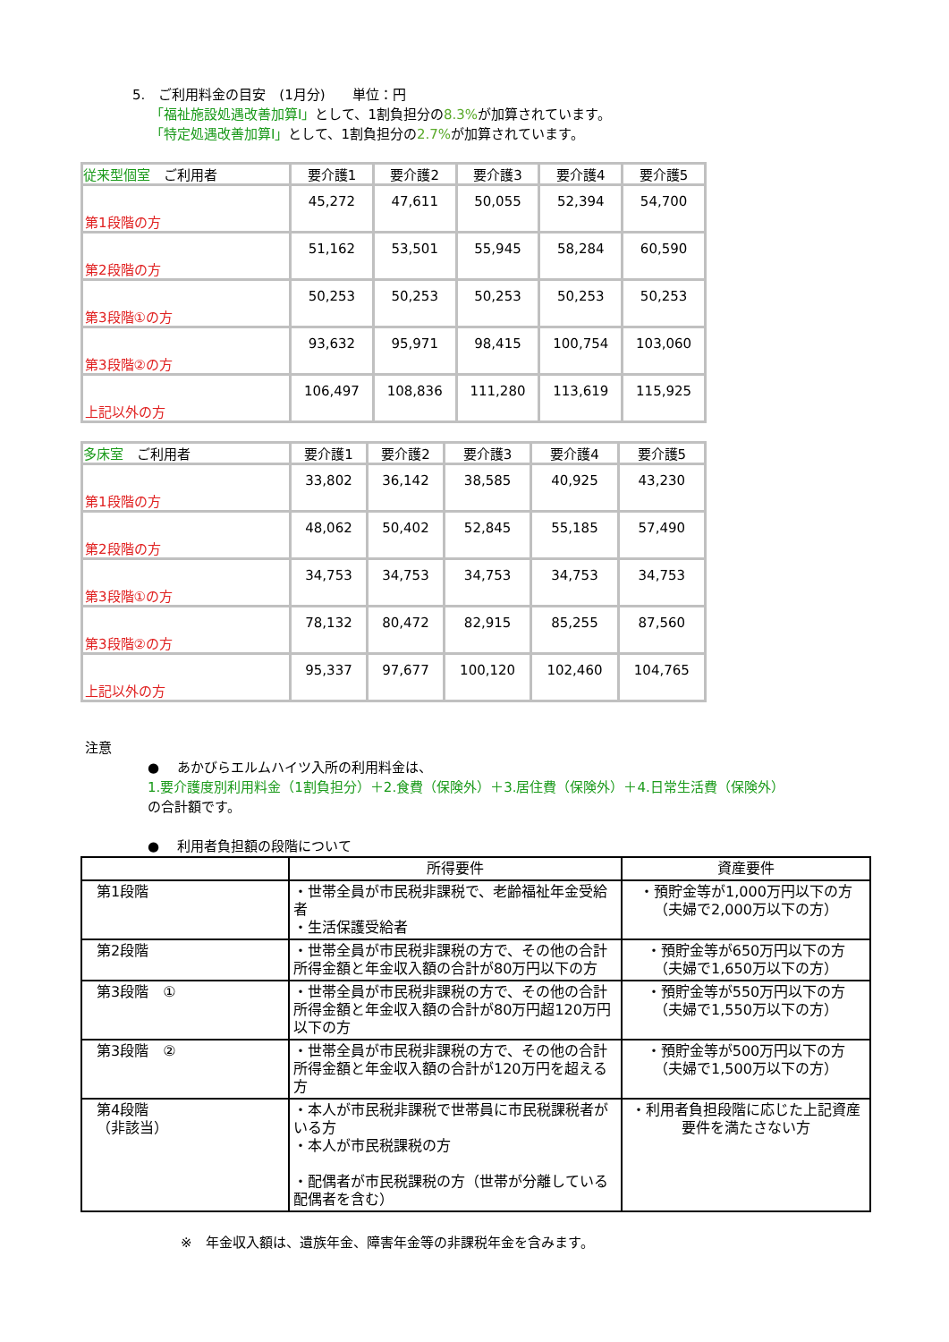5.　ご利用料金の目安　(1月分)　　単位：円
「福祉施設処遇改善加算Ⅰ」として、1割負担分の8.3% が加算されています。
「特定処遇改善加算Ⅰ」として、1割負担分の2.7% が加算されています。
| 従来型個室 ご利用者 | 要介護1 | 要介護2 | 要介護3 | 要介護4 | 要介護5 |
| --- | --- | --- | --- | --- | --- |
| 第1段階の方 | 45,272 | 47,611 | 50,055 | 52,394 | 54,700 |
| 第2段階の方 | 51,162 | 53,501 | 55,945 | 58,284 | 60,590 |
| 第3段階①の方 | 50,253 | 50,253 | 50,253 | 50,253 | 50,253 |
| 第3段階②の方 | 93,632 | 95,971 | 98,415 | 100,754 | 103,060 |
| 上記以外の方 | 106,497 | 108,836 | 111,280 | 113,619 | 115,925 |
| 多床室 ご利用者 | 要介護1 | 要介護2 | 要介護3 | 要介護4 | 要介護5 |
| --- | --- | --- | --- | --- | --- |
| 第1段階の方 | 33,802 | 36,142 | 38,585 | 40,925 | 43,230 |
| 第2段階の方 | 48,062 | 50,402 | 52,845 | 55,185 | 57,490 |
| 第3段階①の方 | 34,753 | 34,753 | 34,753 | 34,753 | 34,753 |
| 第3段階②の方 | 78,132 | 80,472 | 82,915 | 85,255 | 87,560 |
| 上記以外の方 | 95,337 | 97,677 | 100,120 | 102,460 | 104,765 |
注意
●　 あかびらエルムハイツ入所の利用料金は、
1.要介護度別利用料金（1割負担分）＋2.食費（保険外）＋3.居住費（保険外）＋4.日常生活費（保険外）
の合計額です。
●　 利用者負担額の段階について
| | 所得要件 | 資産要件 |
| --- | --- | --- |
| 第1段階 | ・世帯全員が市民税非課税で、老齢福祉年金受給者 ・生活保護受給者 | ・預貯金等が1,000万円以下の方 （夫婦で2,000万以下の方） |
| 第2段階 | ・世帯全員が市民税非課税の方で、その他の合計所得金額と年金収入額の合計が80万円以下の方 | ・預貯金等が650万円以下の方 （夫婦で1,650万以下の方） |
| 第3段階 ① | ・世帯全員が市民税非課税の方で、その他の合計所得金額と年金収入額の合計が80万円超120万円以下の方 | ・預貯金等が550万円以下の方 （夫婦で1,550万以下の方） |
| 第3段階 ② | ・世帯全員が市民税非課税の方で、その他の合計所得金額と年金収入額の合計が120万円を超える方 | ・預貯金等が500万円以下の方 （夫婦で1,500万以下の方） |
| 第4段階 （非該当） | ・本人が市民税非課税で世帯員に市民税課税者がいる方 ・本人が市民税課税の方 ・配偶者が市民税課税の方（世帯が分離している配偶者を含む） | ・利用者負担段階に応じた上記資産要件を満たさない方 |
※　年金収入額は、遺族年金、障害年金等の非課税年金を含みます。